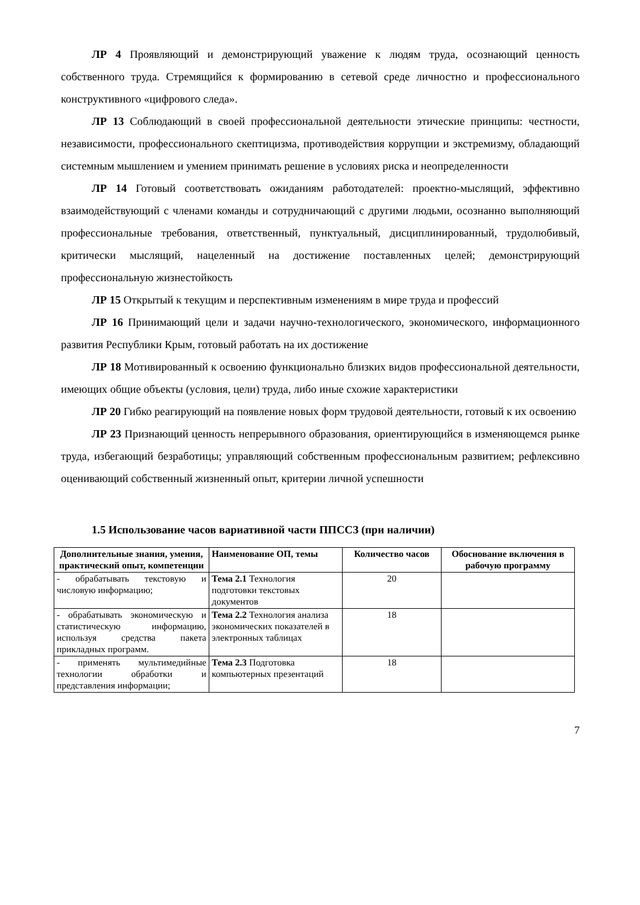ЛР 4 Проявляющий и демонстрирующий уважение к людям труда, осознающий ценность собственного труда. Стремящийся к формированию в сетевой среде личностно и профессионального конструктивного «цифрового следа».
ЛР 13 Соблюдающий в своей профессиональной деятельности этические принципы: честности, независимости, профессионального скептицизма, противодействия коррупции и экстремизму, обладающий системным мышлением и умением принимать решение в условиях риска и неопределенности
ЛР 14 Готовый соответствовать ожиданиям работодателей: проектно-мыслящий, эффективно взаимодействующий с членами команды и сотрудничающий с другими людьми, осознанно выполняющий профессиональные требования, ответственный, пунктуальный, дисциплинированный, трудолюбивый, критически мыслящий, нацеленный на достижение поставленных целей; демонстрирующий профессиональную жизнестойкость
ЛР 15 Открытый к текущим и перспективным изменениям в мире труда и профессий
ЛР 16 Принимающий цели и задачи научно-технологического, экономического, информационного развития Республики Крым, готовый работать на их достижение
ЛР 18 Мотивированный к освоению функционально близких видов профессиональной деятельности, имеющих общие объекты (условия, цели) труда, либо иные схожие характеристики
ЛР 20 Гибко реагирующий на появление новых форм трудовой деятельности, готовый к их освоению
ЛР 23 Признающий ценность непрерывного образования, ориентирующийся в изменяющемся рынке труда, избегающий безработицы; управляющий собственным профессиональным развитием; рефлексивно оценивающий собственный жизненный опыт, критерии личной успешности
1.5 Использование часов вариативной части ППССЗ (при наличии)
| Дополнительные знания, умения, практический опыт, компетенции | Наименование ОП, темы | Количество часов | Обоснование включения в рабочую программу |
| --- | --- | --- | --- |
| - обрабатывать текстовую и числовую информацию; | Тема 2.1 Технология подготовки текстовых документов | 20 | |
| - обрабатывать экономическую и статистическую информацию, используя средства пакета прикладных программ. | Тема 2.2 Технология анализа экономических показателей в электронных таблицах | 18 | |
| - применять мультимедийные технологии обработки и представления информации; | Тема 2.3 Подготовка компьютерных презентаций | 18 | |
7